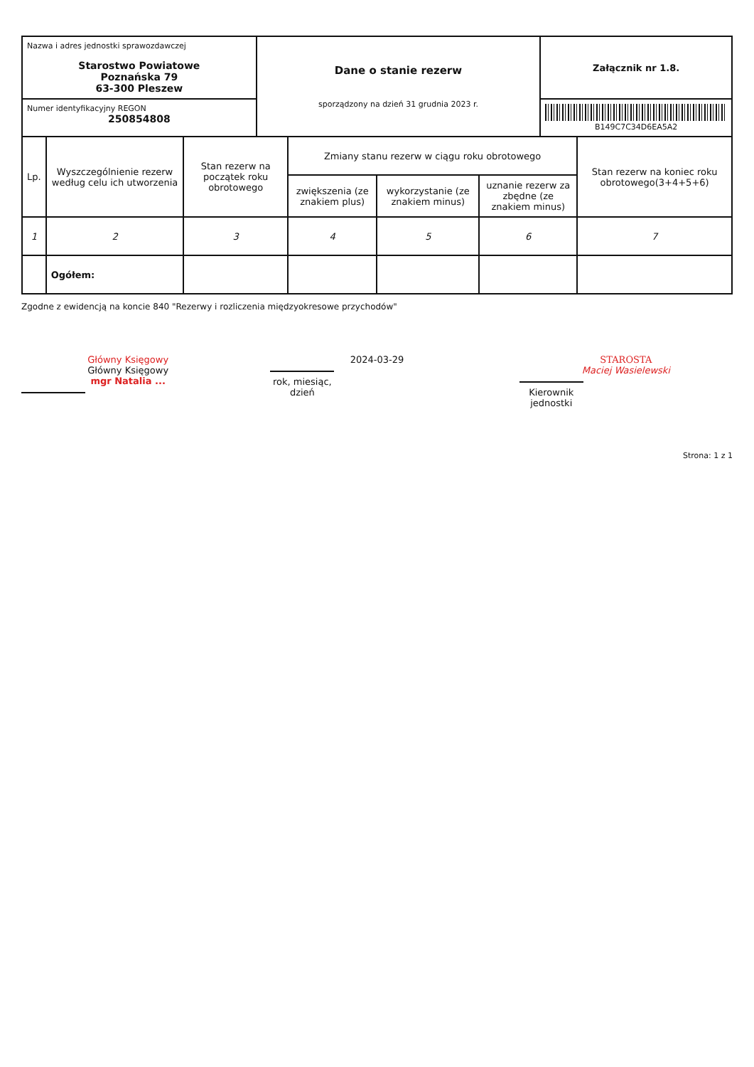| Nazwa i adres jednostki sprawozdawczej Starostwo Powiatowe Poznańska 79 63-300 Pleszew | Dane o stanie rezerw sporządzony na dzień 31 grudnia 2023 r. | Załącznik nr 1.8. |
| Numer identyfikacyjny REGON 250854808 | | B149C7C34D6EA5A2 |
| Lp. | Wyszczególnienie rezerw według celu ich utworzenia | Stan rezerw na początek roku obrotowego | Zmiany stanu rezerw w ciągu roku obrotowego | | | Stan rezerw na koniec roku obrotowego(3+4+5+6) |
| --- | --- | --- | --- | --- | --- | --- |
| | | | zwiększenia (ze znakiem plus) | wykorzystanie (ze znakiem minus) | uznanie rezerw za zbędne (ze znakiem minus) | |
| 1 | 2 | 3 | 4 | 5 | 6 | 7 |
| | Ogółem: | | | | | |
Zgodne z ewidencją na koncie 840 "Rezerwy i rozliczenia międzyokresowe przychodów"
Główny Księgowy
Główny Księgowy
mgr Natalia ...
2024-03-29
rok, miesiąc, dzień
STAROSTA
Maciej Wasielewski
Kierownik jednostki
Strona: 1 z 1